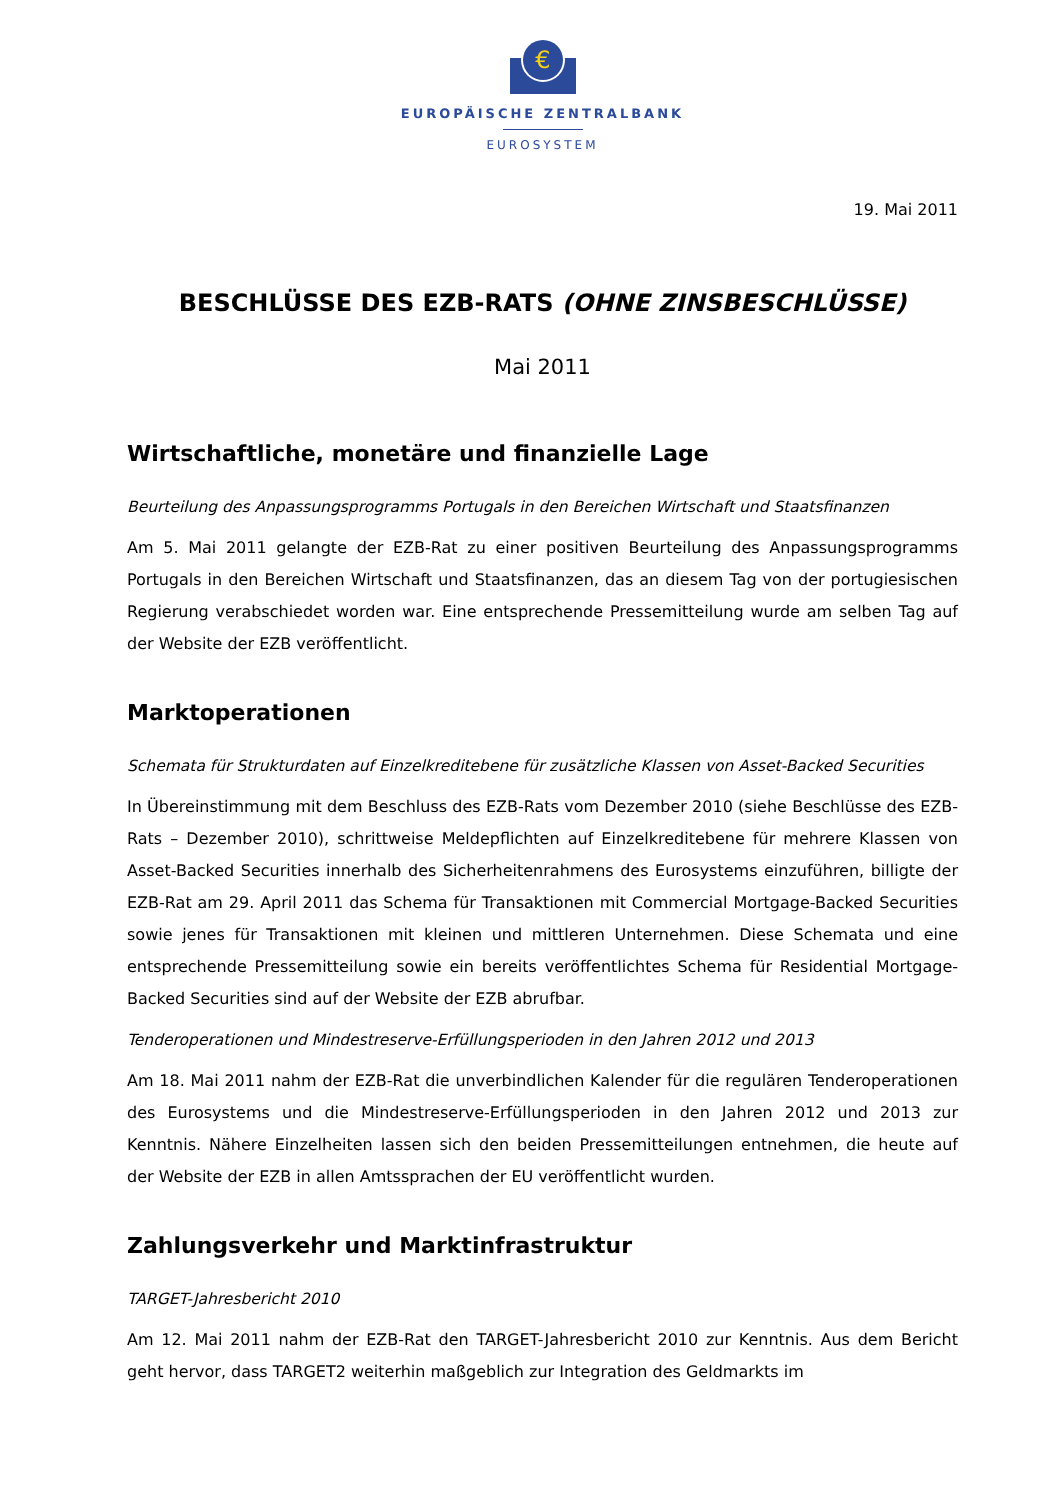€
EUROPÄISCHE ZENTRALBANK
EUROSYSTEM
19. Mai 2011
BESCHLÜSSE DES EZB-RATS (OHNE ZINSBESCHLÜSSE)
Mai 2011
Wirtschaftliche, monetäre und finanzielle Lage
Beurteilung des Anpassungsprogramms Portugals in den Bereichen Wirtschaft und Staatsfinanzen
Am 5. Mai 2011 gelangte der EZB-Rat zu einer positiven Beurteilung des Anpassungsprogramms Portugals in den Bereichen Wirtschaft und Staatsfinanzen, das an diesem Tag von der portugiesischen Regierung verabschiedet worden war. Eine entsprechende Pressemitteilung wurde am selben Tag auf der Website der EZB veröffentlicht.
Marktoperationen
Schemata für Strukturdaten auf Einzelkreditebene für zusätzliche Klassen von Asset-Backed Securities
In Übereinstimmung mit dem Beschluss des EZB-Rats vom Dezember 2010 (siehe Beschlüsse des EZB-Rats – Dezember 2010), schrittweise Meldepflichten auf Einzelkreditebene für mehrere Klassen von Asset-Backed Securities innerhalb des Sicherheitenrahmens des Eurosystems einzuführen, billigte der EZB-Rat am 29. April 2011 das Schema für Transaktionen mit Commercial Mortgage-Backed Securities sowie jenes für Transaktionen mit kleinen und mittleren Unternehmen. Diese Schemata und eine entsprechende Pressemitteilung sowie ein bereits veröffentlichtes Schema für Residential Mortgage-Backed Securities sind auf der Website der EZB abrufbar.
Tenderoperationen und Mindestreserve-Erfüllungsperioden in den Jahren 2012 und 2013
Am 18. Mai 2011 nahm der EZB-Rat die unverbindlichen Kalender für die regulären Tenderoperationen des Eurosystems und die Mindestreserve-Erfüllungsperioden in den Jahren 2012 und 2013 zur Kenntnis. Nähere Einzelheiten lassen sich den beiden Pressemitteilungen entnehmen, die heute auf der Website der EZB in allen Amtssprachen der EU veröffentlicht wurden.
Zahlungsverkehr und Marktinfrastruktur
TARGET-Jahresbericht 2010
Am 12. Mai 2011 nahm der EZB-Rat den TARGET-Jahresbericht 2010 zur Kenntnis. Aus dem Bericht geht hervor, dass TARGET2 weiterhin maßgeblich zur Integration des Geldmarkts im